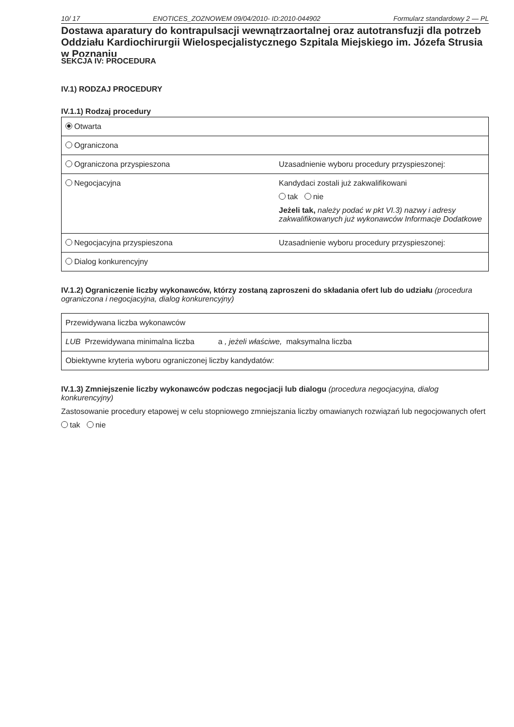10/ 17 ENOTICES_ZOZNOWEM 09/04/2010- ID:2010-044902 Formularz standardowy 2 — PL
Dostawa aparatury do kontrapulsacji wewnątrzaortalnej oraz autotransfuzji dla potrzeb Oddziału Kardiochirurgii Wielospecjalistycznego Szpitala Miejskiego im. Józefa Strusia w Poznaniu
SEKCJA IV: PROCEDURA
IV.1) RODZAJ PROCEDURY
IV.1.1) Rodzaj procedury
| Otwarta | |
| Ograniczona | |
| Ograniczona przyspieszona | Uzasadnienie wyboru procedury przyspieszonej: |
| Negocjacyjna | Kandydaci zostali już zakwalifikowani tak nie Jeżeli tak, należy podać w pkt VI.3) nazwy i adresy zakwalifikowanych już wykonawców Informacje Dodatkowe |
| Negocjacyjna przyspieszona | Uzasadnienie wyboru procedury przyspieszonej: |
| Dialog konkurencyjny | |
IV.1.2) Ograniczenie liczby wykonawców, którzy zostaną zaproszeni do składania ofert lub do udziału (procedura ograniczona i negocjacyjna, dialog konkurencyjny)
| Przewidywana liczba wykonawców |
| LUB Przewidywana minimalna liczba a , jeżeli właściwe, maksymalna liczba |
| Obiektywne kryteria wyboru ograniczonej liczby kandydatów: |
IV.1.3) Zmniejszenie liczby wykonawców podczas negocjacji lub dialogu (procedura negocjacyjna, dialog konkurencyjny)
Zastosowanie procedury etapowej w celu stopniowego zmniejszania liczby omawianych rozwiązań lub negocjowanych ofert
tak nie